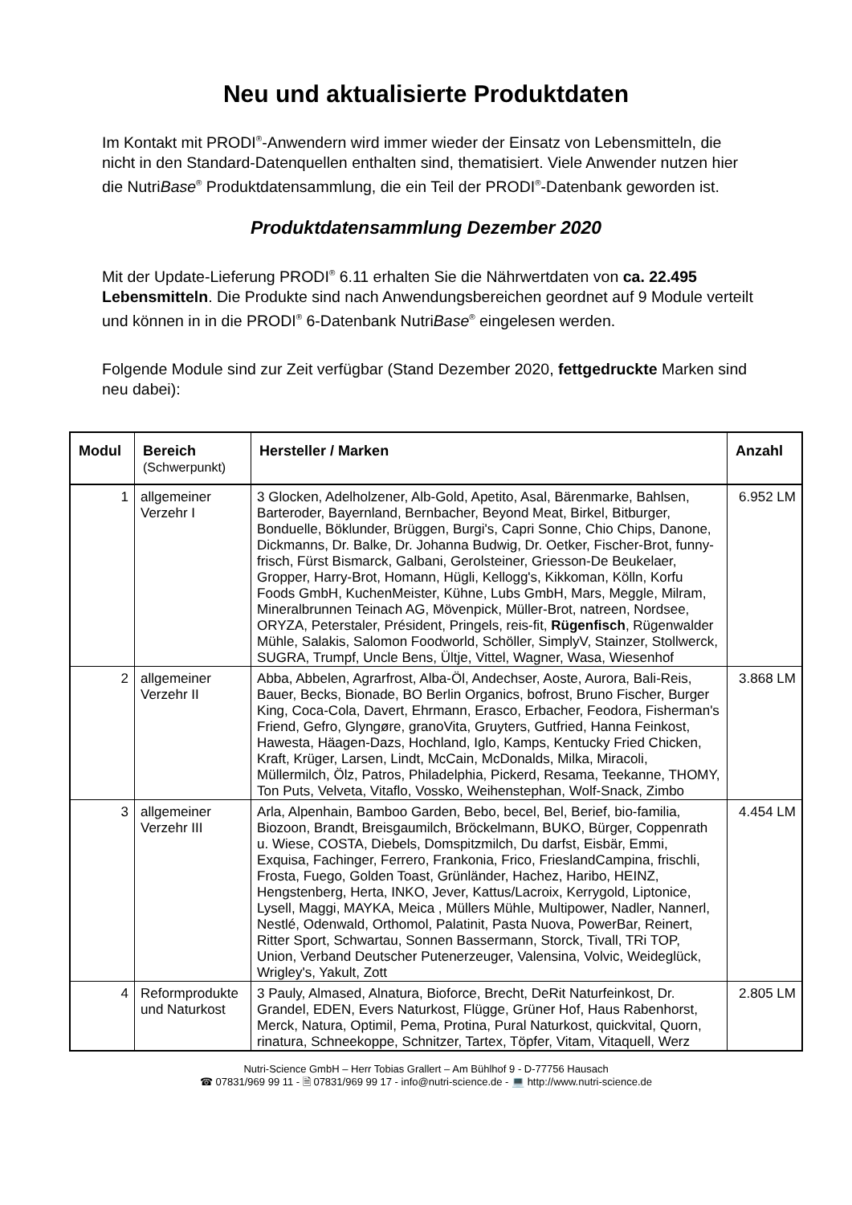Neu und aktualisierte Produktdaten
Im Kontakt mit PRODI<sup>®</sup>-Anwendern wird immer wieder der Einsatz von Lebensmitteln, die nicht in den Standard-Datenquellen enthalten sind, thematisiert. Viele Anwender nutzen hier die NutriBase<sup>®</sup> Produktdatensammlung, die ein Teil der PRODI<sup>®</sup>-Datenbank geworden ist.
Produktdatensammlung Dezember 2020
Mit der Update-Lieferung PRODI<sup>®</sup> 6.11 erhalten Sie die Nährwertdaten von ca. 22.495 Lebensmitteln. Die Produkte sind nach Anwendungsbereichen geordnet auf 9 Module verteilt und können in in die PRODI<sup>®</sup> 6-Datenbank NutriBase<sup>®</sup> eingelesen werden.
Folgende Module sind zur Zeit verfügbar (Stand Dezember 2020, fettgedruckte Marken sind neu dabei):
| Modul | Bereich (Schwerpunkt) | Hersteller / Marken | Anzahl |
| --- | --- | --- | --- |
| 1 | allgemeiner Verzehr I | 3 Glocken, Adelholzener, Alb-Gold, Apetito, Asal, Bärenmarke, Bahlsen, Barteroder, Bayernland, Bernbacher, Beyond Meat, Birkel, Bitburger, Bonduelle, Böklunder, Brüggen, Burgi's, Capri Sonne, Chio Chips, Danone, Dickmanns, Dr. Balke, Dr. Johanna Budwig, Dr. Oetker, Fischer-Brot, funny-frisch, Fürst Bismarck, Galbani, Gerolsteiner, Griesson-De Beukelaer, Gropper, Harry-Brot, Homann, Hügli, Kellogg's, Kikkoman, Kölln, Korfu Foods GmbH, KuchenMeister, Kühne, Lubs GmbH, Mars, Meggle, Milram, Mineralbrunnen Teinach AG, Mövenpick, Müller-Brot, natreen, Nordsee, ORYZA, Peterstaler, Président, Pringels, reis-fit, Rügenfisch , Rügenwalder Mühle, Salakis, Salomon Foodworld, Schöller, SimplyV, Stainzer, Stollwerck, SUGRA, Trumpf, Uncle Bens, Ültje, Vittel, Wagner, Wasa, Wiesenhof | 6.952 LM |
| 2 | allgemeiner Verzehr II | Abba, Abbelen, Agrarfrost, Alba-Öl, Andechser, Aoste, Aurora, Bali-Reis, Bauer, Becks, Bionade, BO Berlin Organics, bofrost, Bruno Fischer, Burger King, Coca-Cola, Davert, Ehrmann, Erasco, Erbacher, Feodora, Fisherman's Friend, Gefro, Glyngøre, granoVita, Gruyters, Gutfried, Hanna Feinkost, Hawesta, Häagen-Dazs, Hochland, Iglo, Kamps, Kentucky Fried Chicken, Kraft, Krüger, Larsen, Lindt, McCain, McDonalds, Milka, Miracoli, Müllermilch, Ölz, Patros, Philadelphia, Pickerd, Resama, Teekanne, THOMY, Ton Puts, Velveta, Vitaflo, Vossko, Weihenstephan, Wolf-Snack, Zimbo | 3.868 LM |
| 3 | allgemeiner Verzehr III | Arla, Alpenhain, Bamboo Garden, Bebo, becel, Bel, Berief, bio-familia, Biozoon, Brandt, Breisgaumilch, Bröckelmann, BUKO, Bürger, Coppenrath u. Wiese, COSTA, Diebels, Domspitzmilch, Du darfst, Eisbär, Emmi, Exquisa, Fachinger, Ferrero, Frankonia, Frico, FrieslandCampina, frischli, Frosta, Fuego, Golden Toast, Grünländer, Hachez, Haribo, HEINZ, Hengstenberg, Herta, INKO, Jever, Kattus/Lacroix, Kerrygold, Liptonice, Lysell, Maggi, MAYKA, Meica , Müllers Mühle, Multipower, Nadler, Nannerl, Nestlé, Odenwald, Orthomol, Palatinit, Pasta Nuova, PowerBar, Reinert, Ritter Sport, Schwartau, Sonnen Bassermann, Storck, Tivall, TRi TOP, Union, Verband Deutscher Putenerzeuger, Valensina, Volvic, Weideglück, Wrigley's, Yakult, Zott | 4.454 LM |
| 4 | Reformprodukte und Naturkost | 3 Pauly, Almased, Alnatura, Bioforce, Brecht, DeRit Naturfeinkost, Dr. Grandel, EDEN, Evers Naturkost, Flügge, Grüner Hof, Haus Rabenhorst, Merck, Natura, Optimil, Pema, Protina, Pural Naturkost, quickvital, Quorn, rinatura, Schneekoppe, Schnitzer, Tartex, Töpfer, Vitam, Vitaquell, Werz | 2.805 LM |
Nutri-Science GmbH – Herr Tobias Grallert – Am Bühlhof 9 - D-77756 Hausach
☎ 07831/969 99 11 - 🗎 07831/969 99 17 - info@nutri-science.de - 💻 http://www.nutri-science.de